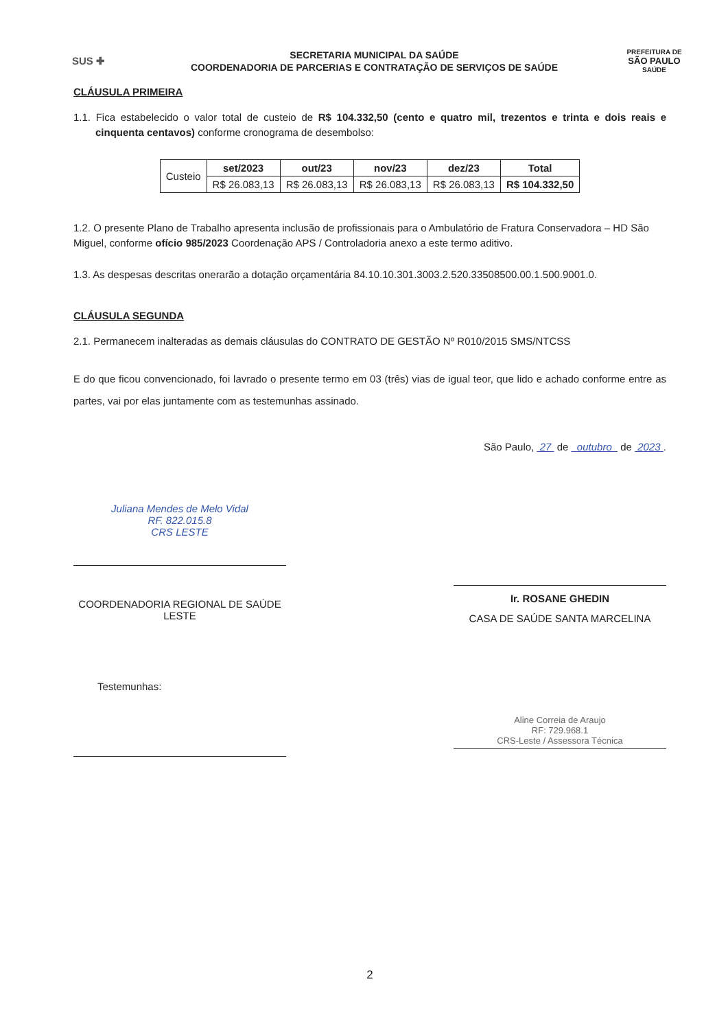SUS ✚
SECRETARIA MUNICIPAL DA SAÚDE
COORDENADORIA DE PARCERIAS E CONTRATAÇÃO DE SERVIÇOS DE SAÚDE
PREFEITURA DE
SÃO PAULO
SAÚDE
CLÁUSULA PRIMEIRA
1.1. Fica estabelecido o valor total de custeio de R$ 104.332,50 (cento e quatro mil, trezentos e trinta e dois reais e cinquenta centavos) conforme cronograma de desembolso:
| Custeio | set/2023 | out/23 | nov/23 | dez/23 | Total |
| | R$ 26.083,13 | R$ 26.083,13 | R$ 26.083,13 | R$ 26.083,13 | R$ 104.332,50 |
1.2. O presente Plano de Trabalho apresenta inclusão de profissionais para o Ambulatório de Fratura Conservadora – HD São Miguel, conforme ofício 985/2023 Coordenação APS / Controladoria anexo a este termo aditivo.
1.3. As despesas descritas onerarão a dotação orçamentária 84.10.10.301.3003.2.520.33508500.00.1.500.9001.0.
CLÁUSULA SEGUNDA
2.1. Permanecem inalteradas as demais cláusulas do CONTRATO DE GESTÃO Nº R010/2015 SMS/NTCSS
E do que ficou convencionado, foi lavrado o presente termo em 03 (três) vias de igual teor, que lido e achado conforme entre as partes, vai por elas juntamente com as testemunhas assinado.
São Paulo, 27 de outubro de 2023 .
Juliana Mendes de Melo Vidal
RF. 822.015.8
CRS LESTE
COORDENADORIA REGIONAL DE SAÚDE LESTE
Ir. ROSANE GHEDIN
CASA DE SAÚDE SANTA MARCELINA
Testemunhas:
Aline Correia de Araujo
RF: 729.968.1
CRS-Leste / Assessora Técnica
2